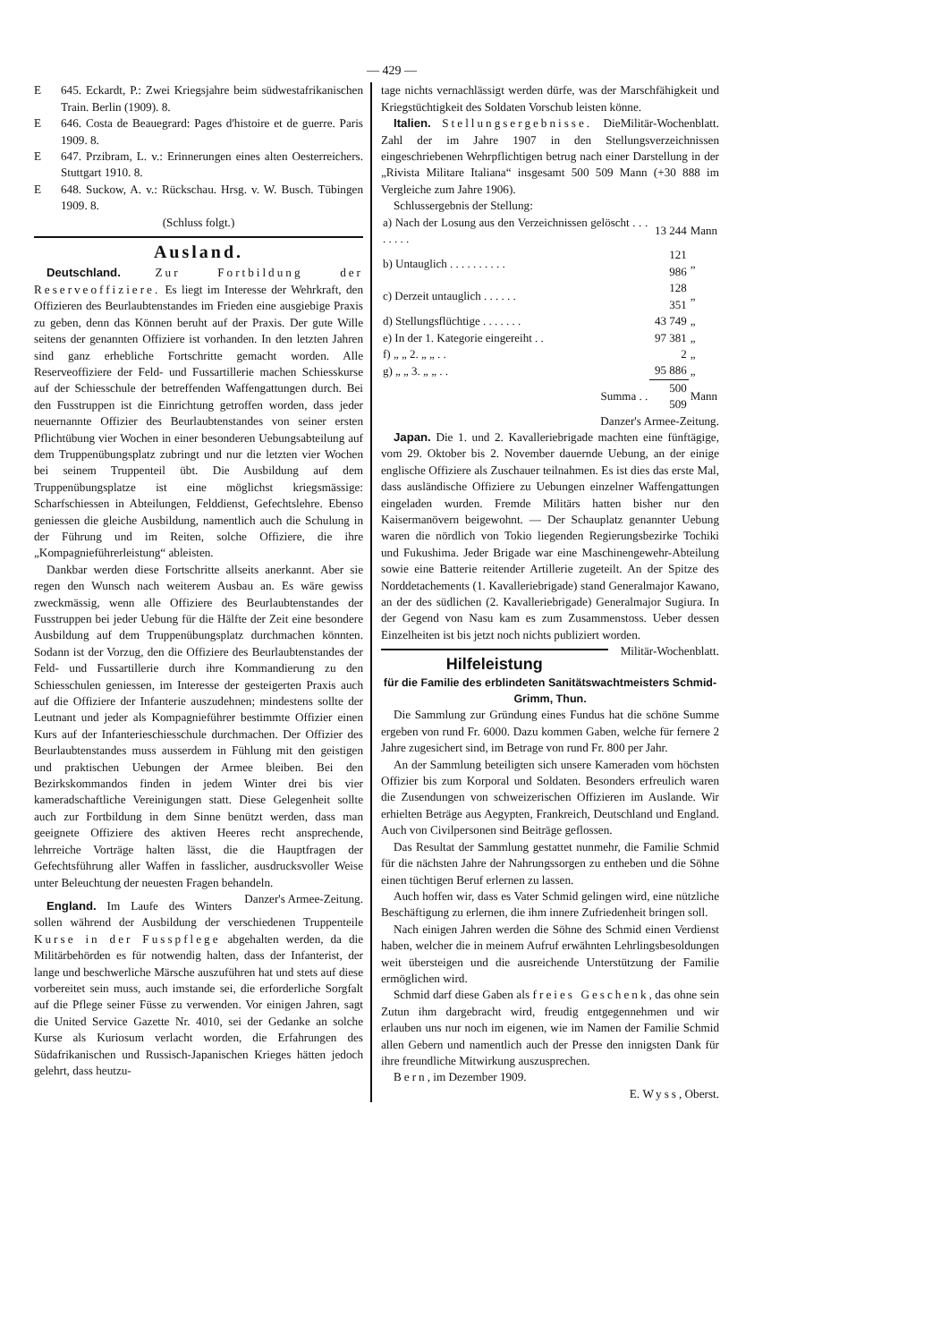— 429 —
E 645. Eckardt, P.: Zwei Kriegsjahre beim südwestafrikanischen Train. Berlin (1909). 8.
E 646. Costa de Beauegrard: Pages d'histoire et de guerre. Paris 1909. 8.
E 647. Przibram, L. v.: Erinnerungen eines alten Oesterreichers. Stuttgart 1910. 8.
E 648. Suckow, A. v.: Rückschau. Hrsg. v. W. Busch. Tübingen 1909. 8.
(Schluss folgt.)
Ausland.
Deutschland. Zur Fortbildung der Reserveoffiziere. Es liegt im Interesse der Wehrkraft, den Offizieren des Beurlaubtenstandes im Frieden eine ausgiebige Praxis zu geben, denn das Können beruht auf der Praxis. Der gute Wille seitens der genannten Offiziere ist vorhanden. In den letzten Jahren sind ganz erhebliche Fortschritte gemacht worden. Alle Reserveoffiziere der Feld- und Fussartillerie machen Schiesskurse auf der Schiesschule der betreffenden Waffengattungen durch. Bei den Fusstruppen ist die Einrichtung getroffen worden, dass jeder neuernannte Offizier des Beurlaubtenstandes von seiner ersten Pflichtübung vier Wochen in einer besonderen Uebungsabteilung auf dem Truppenübungsplatz zubringt und nur die letzten vier Wochen bei seinem Truppenteil übt. Die Ausbildung auf dem Truppenübungsplatze ist eine möglichst kriegsmässige: Scharfschiessen in Abteilungen, Felddienst, Gefechtslehre. Ebenso geniessen die gleiche Ausbildung, namentlich auch die Schulung in der Führung und im Reiten, solche Offiziere, die ihre „Kompagnieführerleistung“ ableisten.
Dankbar werden diese Fortschritte allseits anerkannt. Aber sie regen den Wunsch nach weiterem Ausbau an. Es wäre gewiss zweckmässig, wenn alle Offiziere des Beurlaubtenstandes der Fusstruppen bei jeder Uebung für die Hälfte der Zeit eine besondere Ausbildung auf dem Truppenübungsplatz durchmachen könnten. Sodann ist der Vorzug, den die Offiziere des Beurlaubtenstandes der Feld- und Fussartillerie durch ihre Kommandierung zu den Schiesschulen geniessen, im Interesse der gesteigerten Praxis auch auf die Offiziere der Infanterie auszudehnen; mindestens sollte der Leutnant und jeder als Kompagnieführer bestimmte Offizier einen Kurs auf der Infanterieschiesschule durchmachen. Der Offizier des Beurlaubtenstandes muss ausserdem in Fühlung mit den geistigen und praktischen Uebungen der Armee bleiben. Bei den Bezirkskommandos finden in jedem Winter drei bis vier kameradschaftliche Vereinigungen statt. Diese Gelegenheit sollte auch zur Fortbildung in dem Sinne benützt werden, dass man geeignete Offiziere des aktiven Heeres recht ansprechende, lehrreiche Vorträge halten lässt, die die Hauptfragen der Gefechtsführung aller Waffen in fasslicher, ausdrucksvoller Weise unter Beleuchtung der neuesten Fragen behandeln. Danzer's Armee-Zeitung.
England. Im Laufe des Winters sollen während der Ausbildung der verschiedenen Truppenteile Kurse in der Fusspflege abgehalten werden, da die Militärbehörden es für notwendig halten, dass der Infanterist, der lange und beschwerliche Märsche auszuführen hat und stets auf diese vorbereitet sein muss, auch imstande sei, die erforderliche Sorgfalt auf die Pflege seiner Füsse zu verwenden. Vor einigen Jahren, sagt die United Service Gazette Nr. 4010, sei der Gedanke an solche Kurse als Kuriosum verlacht worden, die Erfahrungen des Südafrikanischen und Russisch-Japanischen Krieges hätten jedoch gelehrt, dass heutzu-
tage nichts vernachlässigt werden dürfe, was der Marschfähigkeit und Kriegstüchtigkeit des Soldaten Vorschub leisten könne. Militär-Wochenblatt.
Italien. Stellungsergebnisse. Die Zahl der im Jahre 1907 in den Stellungsverzeichnissen eingeschriebenen Wehrpflichtigen betrug nach einer Darstellung in der „Rivista Militare Italiana“ insgesamt 500 509 Mann (+30 888 im Vergleiche zum Jahre 1906).
Schlussergebnis der Stellung:
| a) Nach der Losung aus den Verzeichnissen gelöscht . . . . . . . . | 13 244 | Mann |
| b) Untauglich . . . . . . . . . . | 121 986 | „ |
| c) Derzeit untauglich . . . . . . | 128 351 | „ |
| d) Stellungsflüchtige . . . . . . . | 43 749 | „ |
| e) In der 1. Kategorie eingereiht . . | 97 381 | „ |
| f) „ „ 2. „ „ . . | 2 | „ |
| g) „ „ 3. „ „ . . | 95 886 | „ |
| Summa . . | 500 509 | Mann |
Danzer's Armee-Zeitung.
Japan. Die 1. und 2. Kavalleriebrigade machten eine fünftägige, vom 29. Oktober bis 2. November dauernde Uebung, an der einige englische Offiziere als Zuschauer teilnahmen. Es ist dies das erste Mal, dass ausländische Offiziere zu Uebungen einzelner Waffengattungen eingeladen wurden. Fremde Militärs hatten bisher nur den Kaisermanövern beigewohnt. — Der Schauplatz genannter Uebung waren die nördlich von Tokio liegenden Regierungsbezirke Tochiki und Fukushima. Jeder Brigade war eine Maschinengewehr-Abteilung sowie eine Batterie reitender Artillerie zugeteilt. An der Spitze des Norddetachements (1. Kavalleriebrigade) stand Generalmajor Kawano, an der des südlichen (2. Kavalleriebrigade) Generalmajor Sugiura. In der Gegend von Nasu kam es zum Zusammenstoss. Ueber dessen Einzelheiten ist bis jetzt noch nichts publiziert worden. Militär-Wochenblatt.
Hilfeleistung
für die Familie des erblindeten Sanitätswachtmeisters Schmid-Grimm, Thun.
Die Sammlung zur Gründung eines Fundus hat die schöne Summe ergeben von rund Fr. 6000. Dazu kommen Gaben, welche für fernere 2 Jahre zugesichert sind, im Betrage von rund Fr. 800 per Jahr.
An der Sammlung beteiligten sich unsere Kameraden vom höchsten Offizier bis zum Korporal und Soldaten. Besonders erfreulich waren die Zusendungen von schweizerischen Offizieren im Auslande. Wir erhielten Beträge aus Aegypten, Frankreich, Deutschland und England. Auch von Civilpersonen sind Beiträge geflossen.
Das Resultat der Sammlung gestattet nunmehr, die Familie Schmid für die nächsten Jahre der Nahrungssorgen zu entheben und die Söhne einen tüchtigen Beruf erlernen zu lassen.
Auch hoffen wir, dass es Vater Schmid gelingen wird, eine nützliche Beschäftigung zu erlernen, die ihm innere Zufriedenheit bringen soll.
Nach einigen Jahren werden die Söhne des Schmid einen Verdienst haben, welcher die in meinem Aufruf erwähnten Lehrlingsbesoldungen weit übersteigen und die ausreichende Unterstützung der Familie ermöglichen wird.
Schmid darf diese Gaben als freies Geschenk, das ohne sein Zutun ihm dargebracht wird, freudig entgegennehmen und wir erlauben uns nur noch im eigenen, wie im Namen der Familie Schmid allen Gebern und namentlich auch der Presse den innigsten Dank für ihre freundliche Mitwirkung auszusprechen.
Bern, im Dezember 1909.
E. Wyss, Oberst.